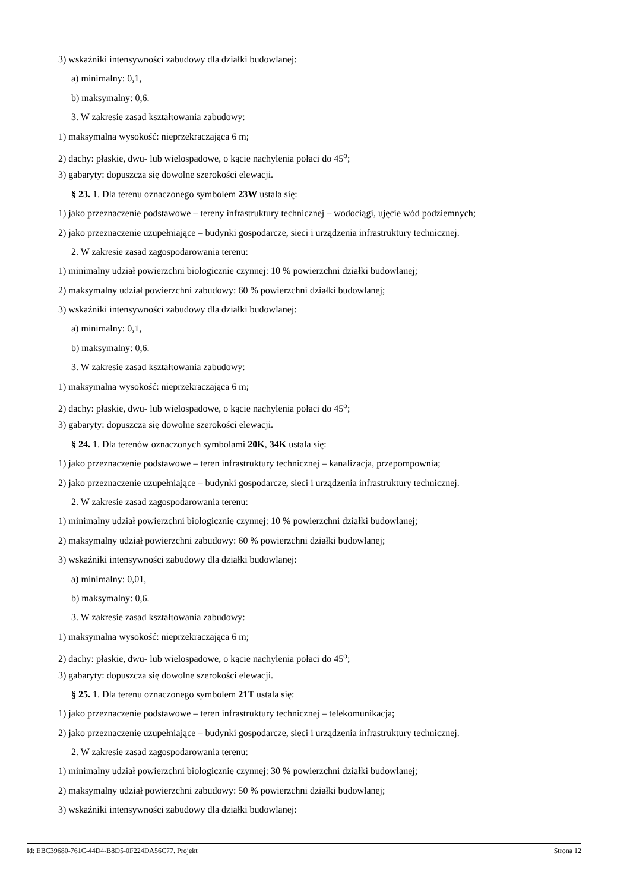3) wskaźniki intensywności zabudowy dla działki budowlanej:
a) minimalny: 0,1,
b) maksymalny: 0,6.
3. W zakresie zasad kształtowania zabudowy:
1) maksymalna wysokość: nieprzekraczająca 6 m;
2) dachy: płaskie, dwu- lub wielospadowe, o kącie nachylenia połaci do 45<sup>o</sup>;
3) gabaryty: dopuszcza się dowolne szerokości elewacji.
§ 23. 1. Dla terenu oznaczonego symbolem 23W ustala się:
1) jako przeznaczenie podstawowe – tereny infrastruktury technicznej – wodociągi, ujęcie wód podziemnych;
2) jako przeznaczenie uzupełniające – budynki gospodarcze, sieci i urządzenia infrastruktury technicznej.
2. W zakresie zasad zagospodarowania terenu:
1) minimalny udział powierzchni biologicznie czynnej: 10 % powierzchni działki budowlanej;
2) maksymalny udział powierzchni zabudowy: 60 % powierzchni działki budowlanej;
3) wskaźniki intensywności zabudowy dla działki budowlanej:
a) minimalny: 0,1,
b) maksymalny: 0,6.
3. W zakresie zasad kształtowania zabudowy:
1) maksymalna wysokość: nieprzekraczająca 6 m;
2) dachy: płaskie, dwu- lub wielospadowe, o kącie nachylenia połaci do 45<sup>o</sup>;
3) gabaryty: dopuszcza się dowolne szerokości elewacji.
§ 24. 1. Dla terenów oznaczonych symbolami 20K, 34K ustala się:
1) jako przeznaczenie podstawowe – teren infrastruktury technicznej – kanalizacja, przepompownia;
2) jako przeznaczenie uzupełniające – budynki gospodarcze, sieci i urządzenia infrastruktury technicznej.
2. W zakresie zasad zagospodarowania terenu:
1) minimalny udział powierzchni biologicznie czynnej: 10 % powierzchni działki budowlanej;
2) maksymalny udział powierzchni zabudowy: 60 % powierzchni działki budowlanej;
3) wskaźniki intensywności zabudowy dla działki budowlanej:
a) minimalny: 0,01,
b) maksymalny: 0,6.
3. W zakresie zasad kształtowania zabudowy:
1) maksymalna wysokość: nieprzekraczająca 6 m;
2) dachy: płaskie, dwu- lub wielospadowe, o kącie nachylenia połaci do 45<sup>o</sup>;
3) gabaryty: dopuszcza się dowolne szerokości elewacji.
§ 25. 1. Dla terenu oznaczonego symbolem 21T ustala się:
1) jako przeznaczenie podstawowe – teren infrastruktury technicznej – telekomunikacja;
2) jako przeznaczenie uzupełniające – budynki gospodarcze, sieci i urządzenia infrastruktury technicznej.
2. W zakresie zasad zagospodarowania terenu:
1) minimalny udział powierzchni biologicznie czynnej: 30 % powierzchni działki budowlanej;
2) maksymalny udział powierzchni zabudowy: 50 % powierzchni działki budowlanej;
3) wskaźniki intensywności zabudowy dla działki budowlanej:
Id: EBC39680-761C-44D4-B8D5-0F224DA56C77. Projekt Strona 12